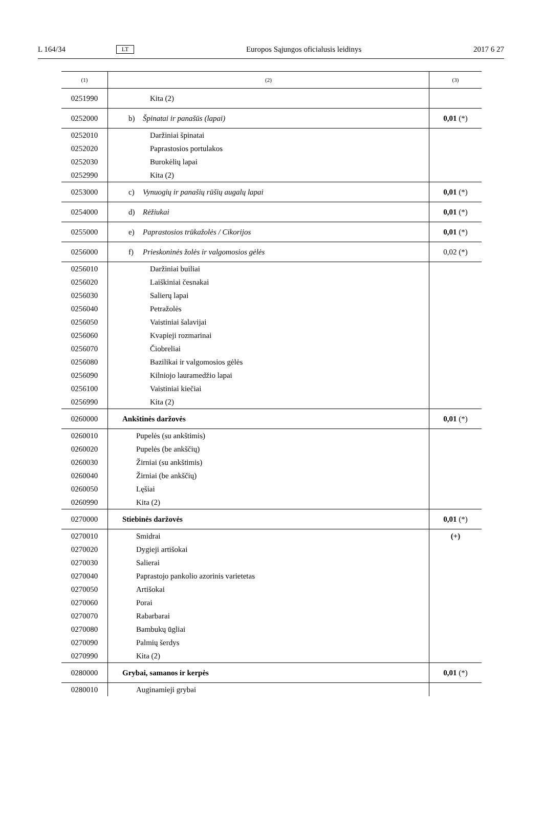L 164/34 LT Europos Sąjungos oficialusis leidinys 2017 6 27
| (1) | (2) | (3) |
| --- | --- | --- |
| 0251990 | Kita (2) | |
| 0252000 | b) Špinatai ir panašūs (lapai) | 0,01 (*) |
| 0252010 | Daržiniai špinatai | |
| 0252020 | Paprastosios portulakos | |
| 0252030 | Burokėlių lapai | |
| 0252990 | Kita (2) | |
| 0253000 | c) Vynuogių ir panašių rūšių augalų lapai | 0,01 (*) |
| 0254000 | d) Rėžiukai | 0,01 (*) |
| 0255000 | e) Paprastosios trūkažolės / Cikorijos | 0,01 (*) |
| 0256000 | f) Prieskoninės žolės ir valgomosios gėlės | 0,02 (*) |
| 0256010 | Daržiniai builiai | |
| 0256020 | Laiškiniai česnakai | |
| 0256030 | Salierų lapai | |
| 0256040 | Petražolės | |
| 0256050 | Vaistiniai šalavijai | |
| 0256060 | Kvapieji rozmarinai | |
| 0256070 | Čiobreliai | |
| 0256080 | Bazilikai ir valgomosios gėlės | |
| 0256090 | Kilniojo lauramedžio lapai | |
| 0256100 | Vaistiniai kiečiai | |
| 0256990 | Kita (2) | |
| 0260000 | Ankštinės daržovės | 0,01 (*) |
| 0260010 | Pupelės (su ankštimis) | |
| 0260020 | Pupelės (be ankščių) | |
| 0260030 | Žirniai (su ankštimis) | |
| 0260040 | Žirniai (be ankščių) | |
| 0260050 | Lęšiai | |
| 0260990 | Kita (2) | |
| 0270000 | Stiebinės daržovės | 0,01 (*) |
| 0270010 | Smidrai | (+) |
| 0270020 | Dygieji artišokai | |
| 0270030 | Salierai | |
| 0270040 | Paprastojo pankolio azorinis varietetas | |
| 0270050 | Artišokai | |
| 0270060 | Porai | |
| 0270070 | Rabarbarai | |
| 0270080 | Bambukų ūgliai | |
| 0270090 | Palmių šerdys | |
| 0270990 | Kita (2) | |
| 0280000 | Grybai, samanos ir kerpės | 0,01 (*) |
| 0280010 | Auginamieji grybai | |